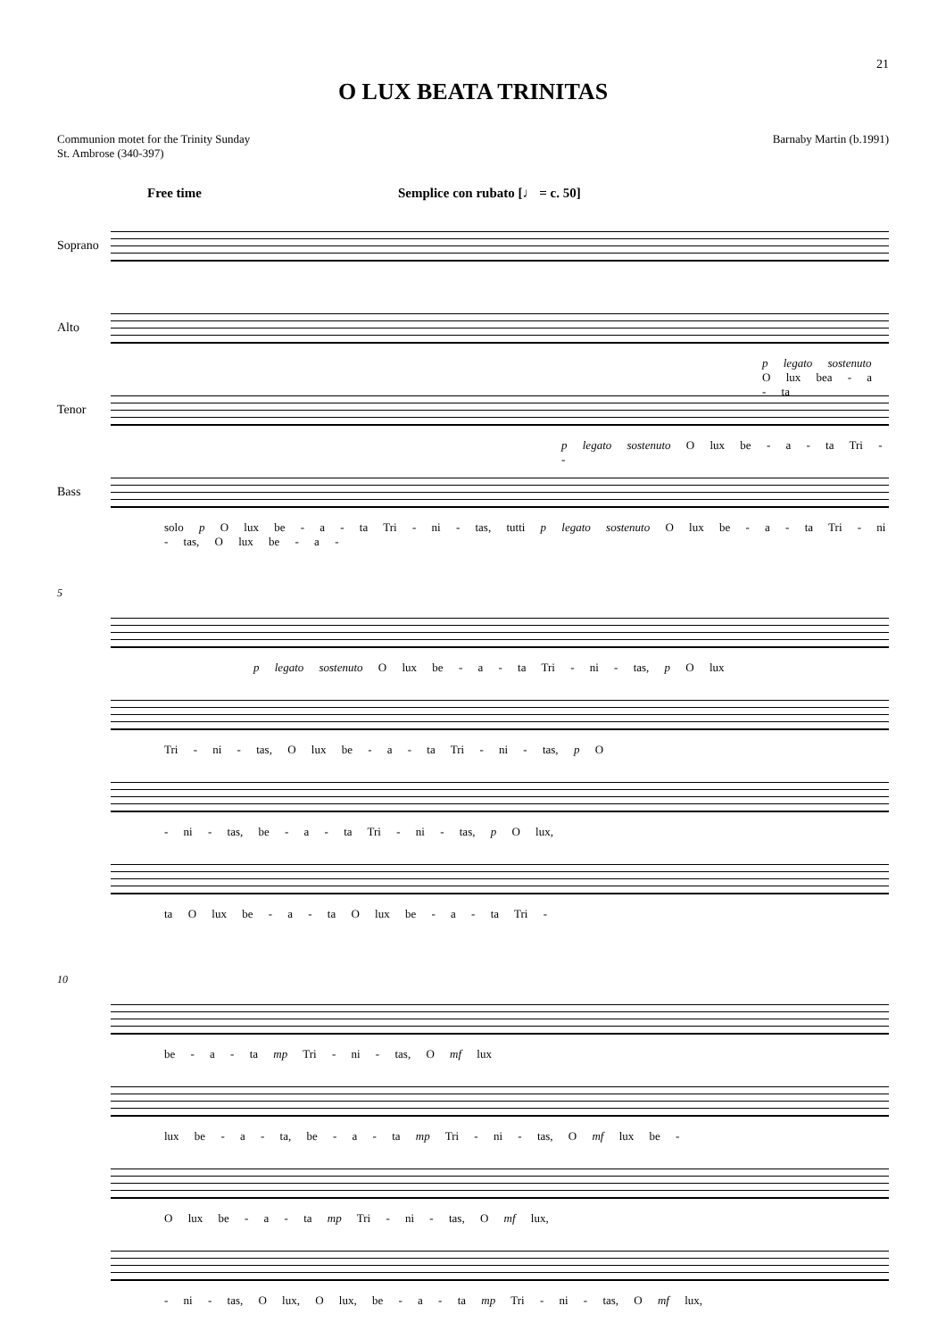21
O LUX BEATA TRINITAS
Communion motet for the Trinity Sunday
St. Ambrose (340-397)
Barnaby Martin (b.1991)
Free time Semplice con rubato [♩ = c. 50]
Soprano
Alto
p legato sostenuto O lux bea - a - ta
Tenor
p legato sostenuto O lux be - a - ta Tri - -
Bass
solo p O lux be - a - ta Tri - ni - tas, tutti p legato sostenuto O lux be - a - ta Tri - ni - tas, O lux be - a -
5
p legato sostenuto O lux be - a - ta Tri - ni - tas, p O lux
Tri - ni - tas, O lux be - a - ta Tri - ni - tas, p O
- ni - tas, be - a - ta Tri - ni - tas, p O lux,
ta O lux be - a - ta O lux be - a - ta Tri -
10
be - a - ta mp Tri - ni - tas, O mf lux
lux be - a - ta, be - a - ta mp Tri - ni - tas, O mf lux be -
O lux be - a - ta mp Tri - ni - tas, O mf lux,
- ni - tas, O lux, O lux, be - a - ta mp Tri - ni - tas, O mf lux,